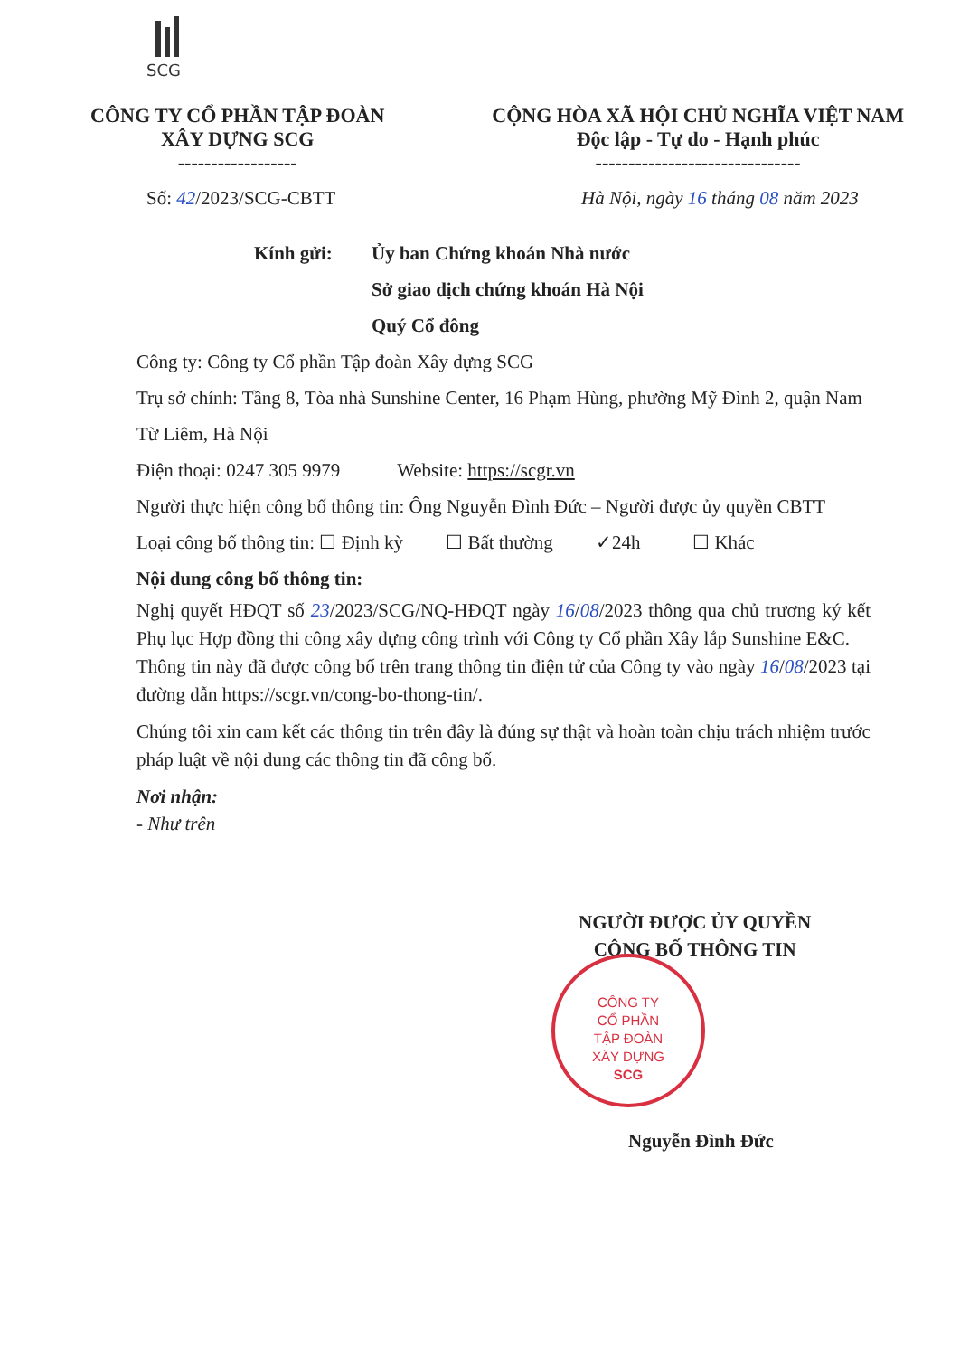SCG
CÔNG TY CỔ PHẦN TẬP ĐOÀN
XÂY DỰNG SCG
------------------
CỘNG HÒA XÃ HỘI CHỦ NGHĨA VIỆT NAM
Độc lập - Tự do - Hạnh phúc
-------------------------------
Số: 42/2023/SCG-CBTT
Hà Nội, ngày 16 tháng 08 năm 2023
Kính gửi: Ủy ban Chứng khoán Nhà nước
Sở giao dịch chứng khoán Hà Nội
Quý Cổ đông
Công ty: Công ty Cổ phần Tập đoàn Xây dựng SCG
Trụ sở chính: Tầng 8, Tòa nhà Sunshine Center, 16 Phạm Hùng, phường Mỹ Đình 2, quận Nam Từ Liêm, Hà Nội
Điện thoại: 0247 305 9979 Website: https://scgr.vn
Người thực hiện công bố thông tin: Ông Nguyễn Đình Đức – Người được ủy quyền CBTT
Loại công bố thông tin: ☐ Định kỳ ☐ Bất thường ✓24h ☐ Khác
Nội dung công bố thông tin:
Nghị quyết HĐQT số 23/2023/SCG/NQ-HĐQT ngày 16/08/2023 thông qua chủ trương ký kết Phụ lục Hợp đồng thi công xây dựng công trình với Công ty Cổ phần Xây lắp Sunshine E&C.
Thông tin này đã được công bố trên trang thông tin điện tử của Công ty vào ngày 16/08/2023 tại đường dẫn https://scgr.vn/cong-bo-thong-tin/.
Chúng tôi xin cam kết các thông tin trên đây là đúng sự thật và hoàn toàn chịu trách nhiệm trước pháp luật về nội dung các thông tin đã công bố.
Nơi nhận:
- Như trên
NGƯỜI ĐƯỢC ỦY QUYỀN
CÔNG BỐ THÔNG TIN
CÔNG TY
CỔ PHẦN
TẬP ĐOÀN
XÂY DỰNG
SCG
Nguyễn Đình Đức